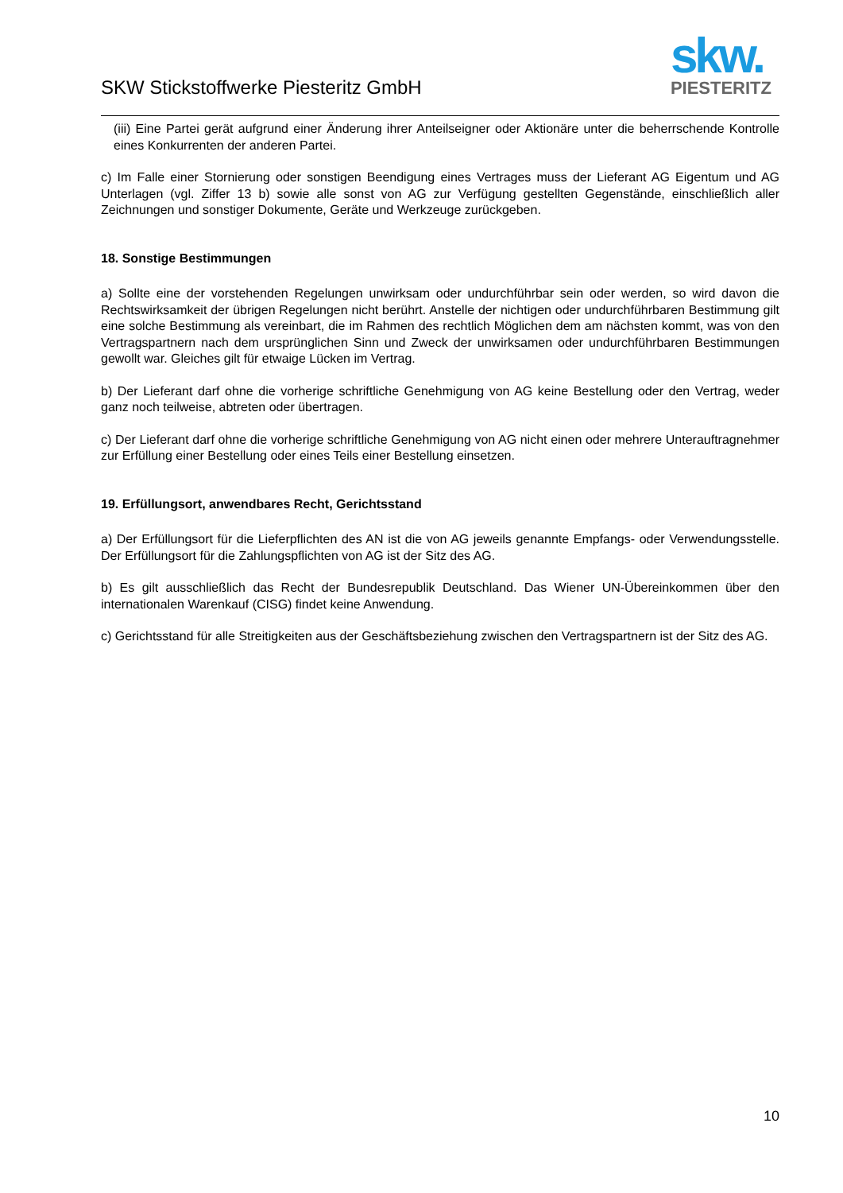SKW Stickstoffwerke Piesteritz GmbH
skw.
PIESTERITZ
(iii) Eine Partei gerät aufgrund einer Änderung ihrer Anteilseigner oder Aktionäre unter die beherrschende Kontrolle eines Konkurrenten der anderen Partei.
c) Im Falle einer Stornierung oder sonstigen Beendigung eines Vertrages muss der Lieferant AG Eigentum und AG Unterlagen (vgl. Ziffer 13 b) sowie alle sonst von AG zur Verfügung gestellten Gegenstände, einschließlich aller Zeichnungen und sonstiger Dokumente, Geräte und Werkzeuge zurückgeben.
18. Sonstige Bestimmungen
a) Sollte eine der vorstehenden Regelungen unwirksam oder undurchführbar sein oder werden, so wird davon die Rechtswirksamkeit der übrigen Regelungen nicht berührt. Anstelle der nichtigen oder undurchführbaren Bestimmung gilt eine solche Bestimmung als vereinbart, die im Rahmen des rechtlich Möglichen dem am nächsten kommt, was von den Vertragspartnern nach dem ursprünglichen Sinn und Zweck der unwirksamen oder undurchführbaren Bestimmungen gewollt war. Gleiches gilt für etwaige Lücken im Vertrag.
b) Der Lieferant darf ohne die vorherige schriftliche Genehmigung von AG keine Bestellung oder den Vertrag, weder ganz noch teilweise, abtreten oder übertragen.
c) Der Lieferant darf ohne die vorherige schriftliche Genehmigung von AG nicht einen oder mehrere Unterauftragnehmer zur Erfüllung einer Bestellung oder eines Teils einer Bestellung einsetzen.
19. Erfüllungsort, anwendbares Recht, Gerichtsstand
a) Der Erfüllungsort für die Lieferpflichten des AN ist die von AG jeweils genannte Empfangs- oder Verwendungsstelle. Der Erfüllungsort für die Zahlungspflichten von AG ist der Sitz des AG.
b) Es gilt ausschließlich das Recht der Bundesrepublik Deutschland. Das Wiener UN-Übereinkommen über den internationalen Warenkauf (CISG) findet keine Anwendung.
c) Gerichtsstand für alle Streitigkeiten aus der Geschäftsbeziehung zwischen den Vertragspartnern ist der Sitz des AG.
10